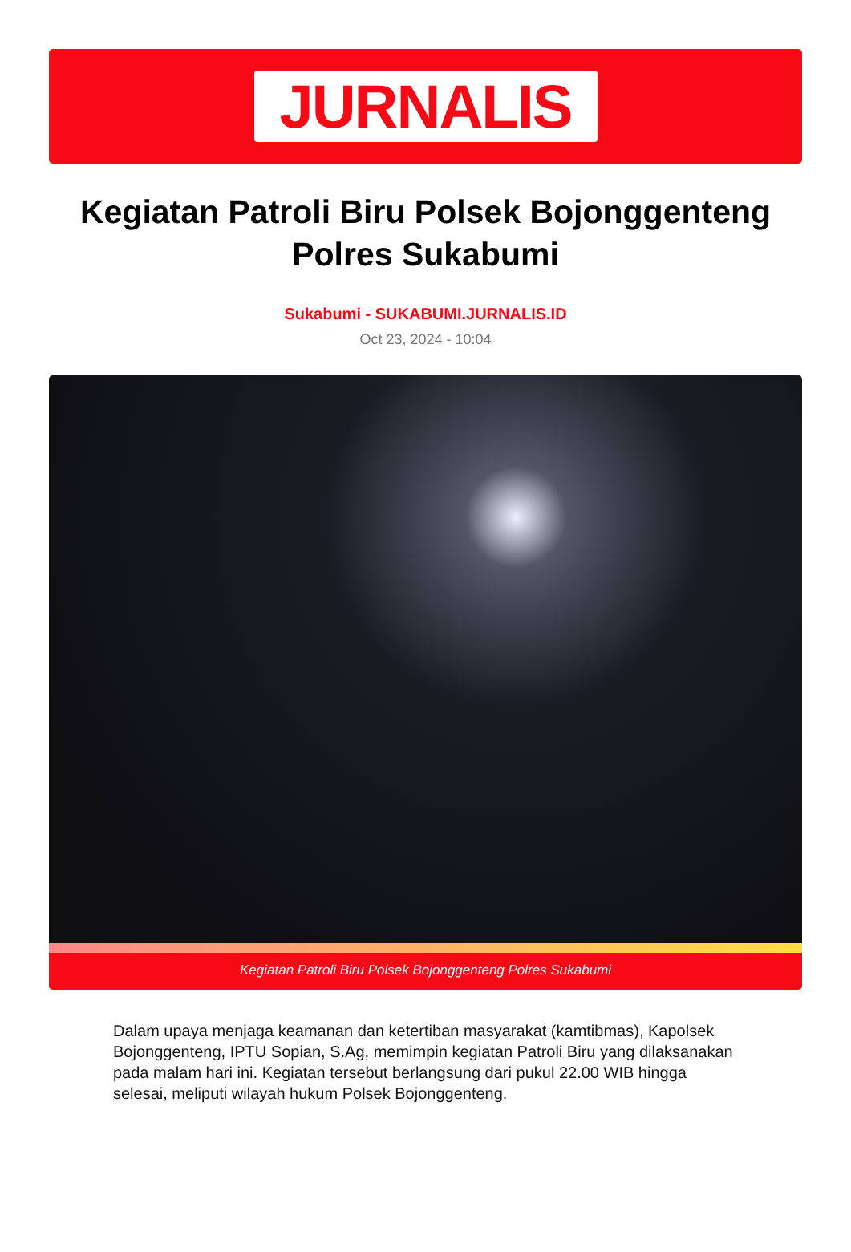JURNALIS
Kegiatan Patroli Biru Polsek Bojonggenteng Polres Sukabumi
Sukabumi - SUKABUMI.JURNALIS.ID
Oct 23, 2024 - 10:04
Kegiatan Patroli Biru Polsek Bojonggenteng Polres Sukabumi
Dalam upaya menjaga keamanan dan ketertiban masyarakat (kamtibmas), Kapolsek Bojonggenteng, IPTU Sopian, S.Ag, memimpin kegiatan Patroli Biru yang dilaksanakan pada malam hari ini. Kegiatan tersebut berlangsung dari pukul 22.00 WIB hingga selesai, meliputi wilayah hukum Polsek Bojonggenteng.